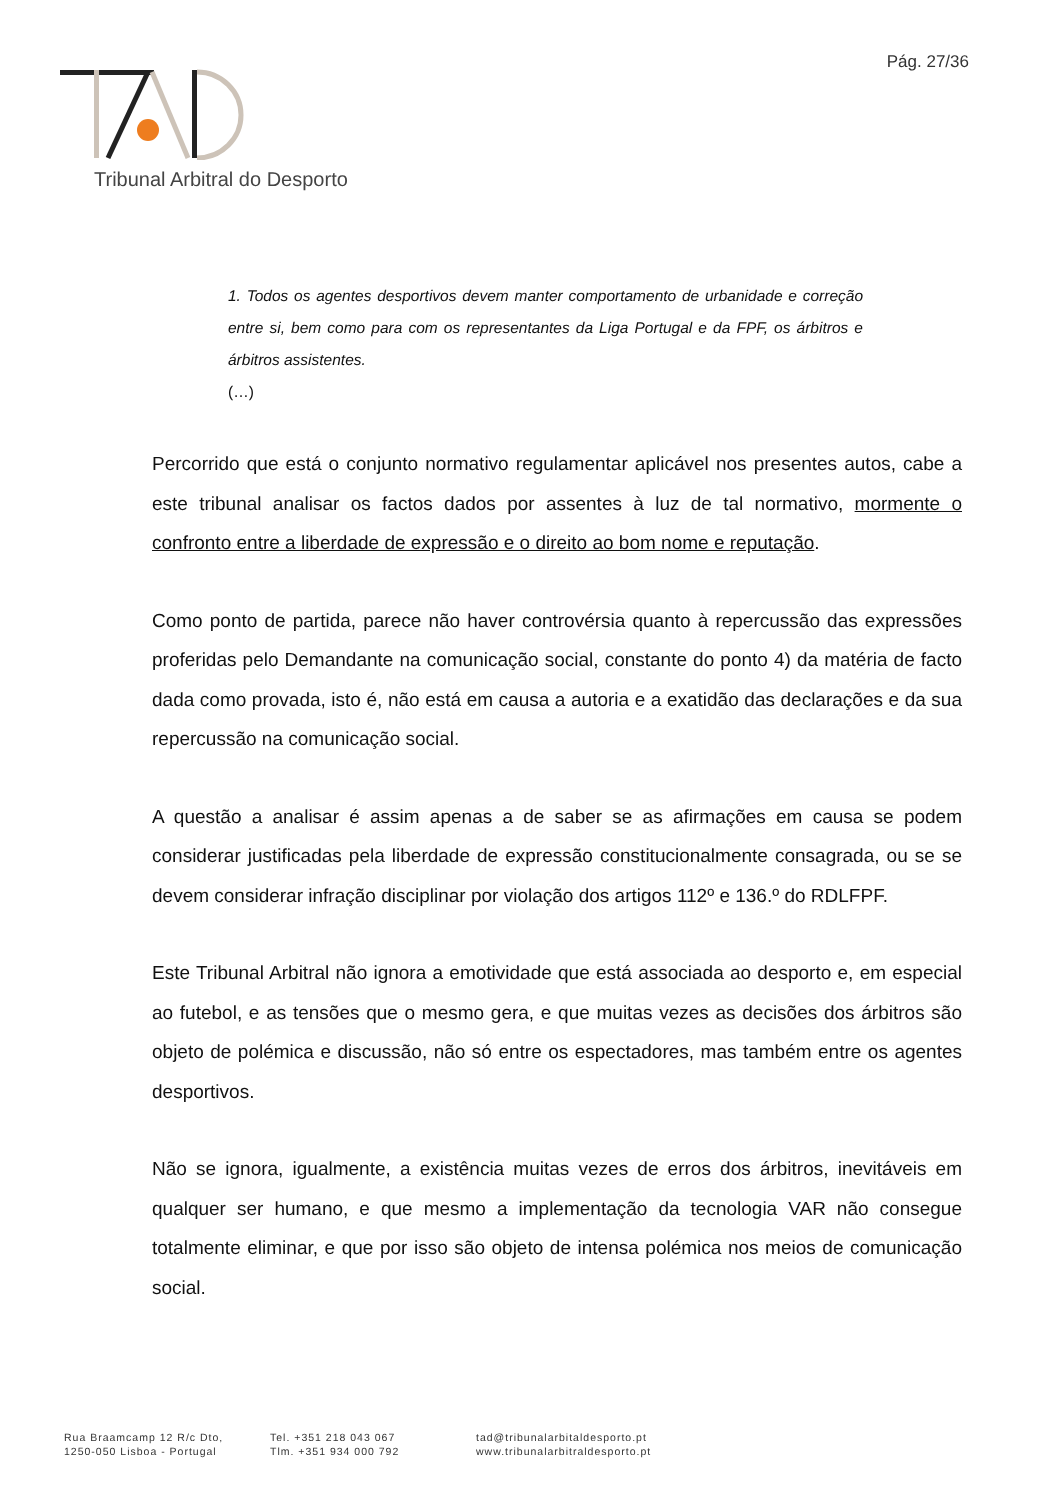Pág. 27/36
Tribunal Arbitral do Desporto
1. Todos os agentes desportivos devem manter comportamento de urbanidade e correção entre si, bem como para com os representantes da Liga Portugal e da FPF, os árbitros e árbitros assistentes.
(…)
Percorrido que está o conjunto normativo regulamentar aplicável nos presentes autos, cabe a este tribunal analisar os factos dados por assentes à luz de tal normativo, mormente o confronto entre a liberdade de expressão e o direito ao bom nome e reputação.
Como ponto de partida, parece não haver controvérsia quanto à repercussão das expressões proferidas pelo Demandante na comunicação social, constante do ponto 4) da matéria de facto dada como provada, isto é, não está em causa a autoria e a exatidão das declarações e da sua repercussão na comunicação social.
A questão a analisar é assim apenas a de saber se as afirmações em causa se podem considerar justificadas pela liberdade de expressão constitucionalmente consagrada, ou se se devem considerar infração disciplinar por violação dos artigos 112º e 136.º do RDLFPF.
Este Tribunal Arbitral não ignora a emotividade que está associada ao desporto e, em especial ao futebol, e as tensões que o mesmo gera, e que muitas vezes as decisões dos árbitros são objeto de polémica e discussão, não só entre os espectadores, mas também entre os agentes desportivos.
Não se ignora, igualmente, a existência muitas vezes de erros dos árbitros, inevitáveis em qualquer ser humano, e que mesmo a implementação da tecnologia VAR não consegue totalmente eliminar, e que por isso são objeto de intensa polémica nos meios de comunicação social.
Rua Braamcamp 12 R/c Dto,
1250-050 Lisboa - Portugal
Tel. +351 218 043 067
Tlm. +351 934 000 792
tad@tribunalarbitaldesporto.pt
www.tribunalarbitraldesporto.pt